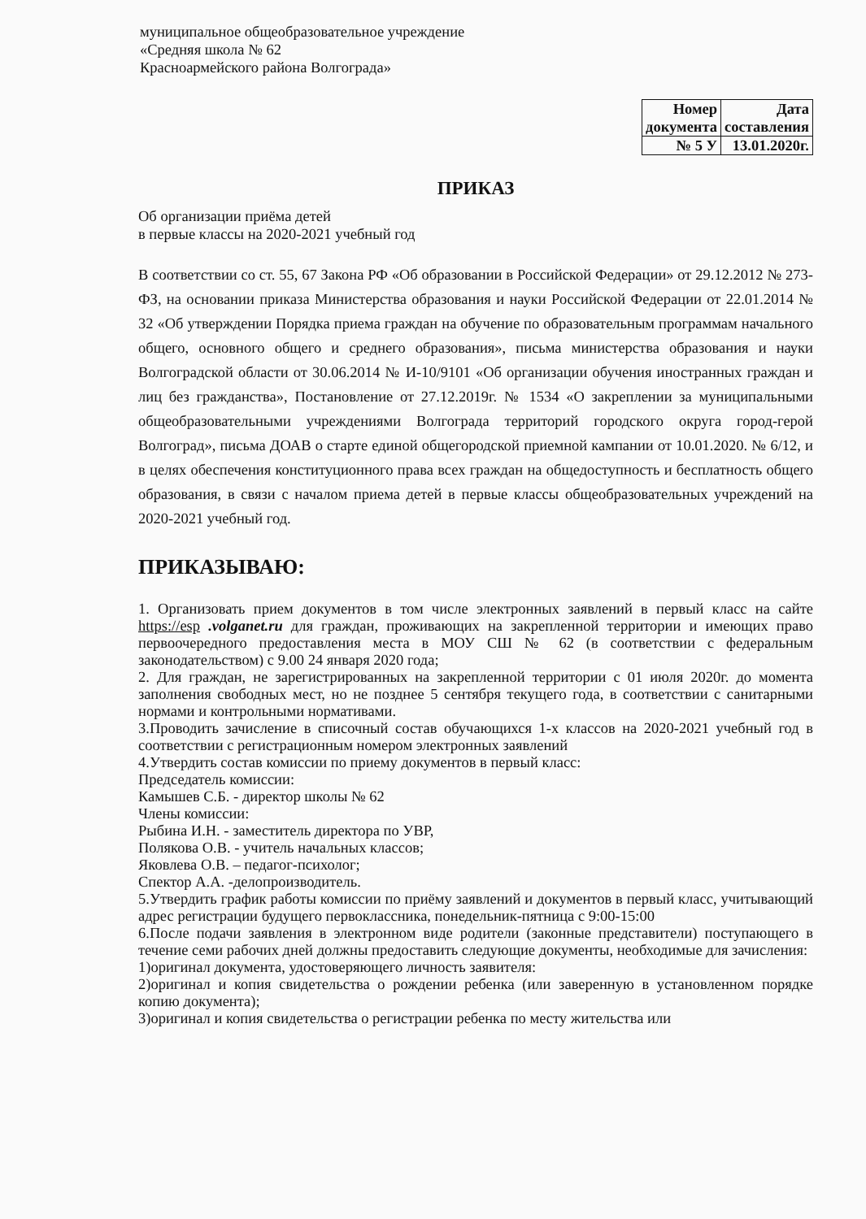муниципальное общеобразовательное учреждение
«Средняя школа № 62
Красноармейского района Волгограда»
| Номер документа | Дата составления |
| № 5 У | 13.01.2020г. |
ПРИКАЗ
Об организации приёма детей
в первые классы на 2020-2021 учебный год
В соответствии со ст. 55, 67 Закона РФ «Об образовании в Российской Федерации» от 29.12.2012 № 273-ФЗ, на основании приказа Министерства образования и науки Российской Федерации от 22.01.2014 № 32 «Об утверждении Порядка приема граждан на обучение по образовательным программам начального общего, основного общего и среднего образования», письма министерства образования и науки Волгоградской области от 30.06.2014 № И-10/9101 «Об организации обучения иностранных граждан и лиц без гражданства», Постановление от 27.12.2019г. № 1534 «О закреплении за муниципальными общеобразовательными учреждениями Волгограда территорий городского округа город-герой Волгоград», письма ДОАВ о старте единой общегородской приемной кампании от 10.01.2020. № 6/12, и в целях обеспечения конституционного права всех граждан на общедоступность и бесплатность общего образования, в связи с началом приема детей в первые классы общеобразовательных учреждений на 2020-2021 учебный год.
ПРИКАЗЫВАЮ:
1. Организовать прием документов в том числе электронных заявлений в первый класс на сайте https://esp .volganet.ru для граждан, проживающих на закрепленной территории и имеющих право первоочередного предоставления места в МОУ СШ № 62 (в соответствии с федеральным законодательством) с 9.00 24 января 2020 года;
2. Для граждан, не зарегистрированных на закрепленной территории с 01 июля 2020г. до момента заполнения свободных мест, но не позднее 5 сентября текущего года, в соответствии с санитарными нормами и контрольными нормативами.
3.Проводить зачисление в списочный состав обучающихся 1-х классов на 2020-2021 учебный год в соответствии с регистрационным номером электронных заявлений
4.Утвердить состав комиссии по приему документов в первый класс:
Председатель комиссии:
Камышев С.Б. - директор школы № 62
Члены комиссии:
Рыбина И.Н. - заместитель директора по УВР,
Полякова О.В. - учитель начальных классов;
Яковлева О.В. – педагог-психолог;
Спектор А.А. -делопроизводитель.
5.Утвердить график работы комиссии по приёму заявлений и документов в первый класс, учитывающий адрес регистрации будущего первоклассника, понедельник-пятница с 9:00-15:00
6.После подачи заявления в электронном виде родители (законные представители) поступающего в течение семи рабочих дней должны предоставить следующие документы, необходимые для зачисления:
1)оригинал документа, удостоверяющего личность заявителя:
2)оригинал и копия свидетельства о рождении ребенка (или заверенную в установленном порядке копию документа);
3)оригинал и копия свидетельства о регистрации ребенка по месту жительства или